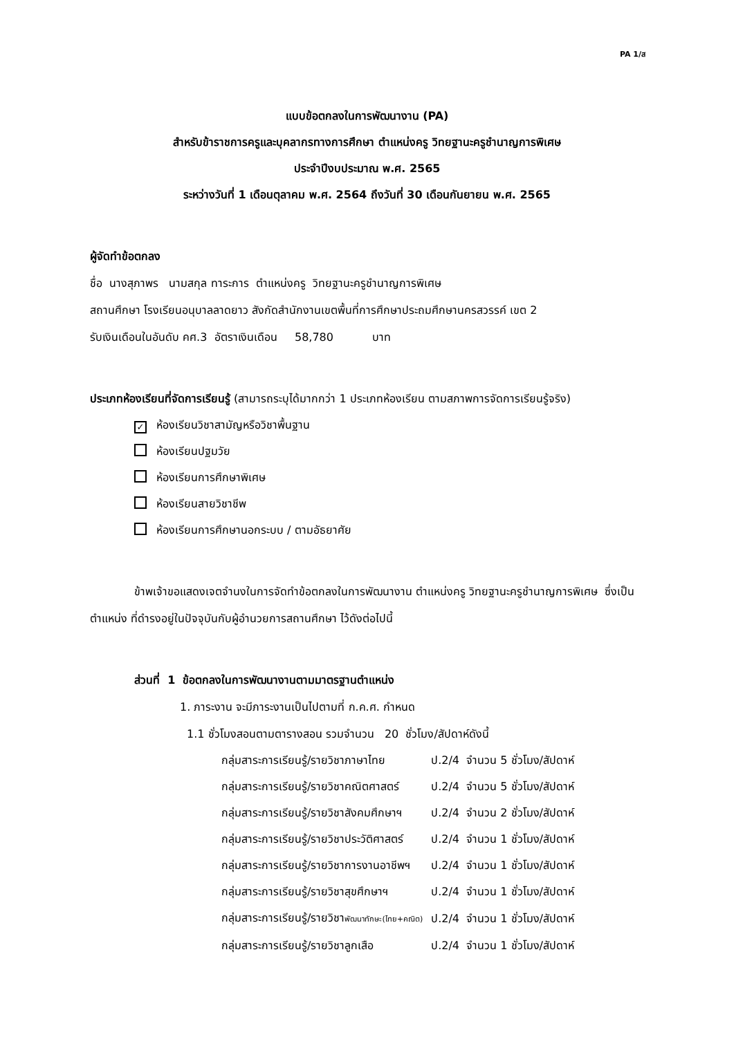PA 1/ส
แบบข้อตกลงในการพัฒนางาน (PA)
สำหรับข้าราชการครูและบุคลากรทางการศึกษา ตำแหน่งครู วิทยฐานะครูชำนาญการพิเศษ
ประจำปีงบประมาณ พ.ศ. 2565
ระหว่างวันที่ 1 เดือนตุลาคม พ.ศ. 2564 ถึงวันที่ 30 เดือนกันยายน พ.ศ. 2565
ผู้จัดทำข้อตกลง
ชื่อ นางสุภาพร นามสกุล ทาระการ ตำแหน่งครู วิทยฐานะครูชำนาญการพิเศษ
สถานศึกษา โรงเรียนอนุบาลลาดยาว สังกัดสำนักงานเขตพื้นที่การศึกษาประถมศึกษานครสวรรค์ เขต 2
รับเงินเดือนในอันดับ คศ.3 อัตราเงินเดือน 58,780 บาท
ประเภทห้องเรียนที่จัดการเรียนรู้ (สามารถระบุได้มากกว่า 1 ประเภทห้องเรียน ตามสภาพการจัดการเรียนรู้จริง)
✓ ห้องเรียนวิชาสามัญหรือวิชาพื้นฐาน
ห้องเรียนปฐมวัย
ห้องเรียนการศึกษาพิเศษ
ห้องเรียนสายวิชาชีพ
ห้องเรียนการศึกษานอกระบบ / ตามอัธยาศัย
ข้าพเจ้าขอแสดงเจตจำนงในการจัดทำข้อตกลงในการพัฒนางาน ตำแหน่งครู วิทยฐานะครูชำนาญการพิเศษ ซึ่งเป็นตำแหน่ง ที่ดำรงอยู่ในปัจจุบันกับผู้อำนวยการสถานศึกษา ไว้ดังต่อไปนี้
ส่วนที่ 1 ข้อตกลงในการพัฒนางานตามมาตรฐานตำแหน่ง
1. ภาระงาน จะมีภาระงานเป็นไปตามที่ ก.ค.ศ. กำหนด
1.1 ชั่วโมงสอนตามตารางสอน รวมจำนวน 20 ชั่วโมง/สัปดาห์ดังนี้
| กลุ่มสาระการเรียนรู้/รายวิชาภาษาไทย | ป.2/4 จำนวน 5 ชั่วโมง/สัปดาห์ |
| กลุ่มสาระการเรียนรู้/รายวิชาคณิตศาสตร์ | ป.2/4 จำนวน 5 ชั่วโมง/สัปดาห์ |
| กลุ่มสาระการเรียนรู้/รายวิชาสังคมศึกษาฯ | ป.2/4 จำนวน 2 ชั่วโมง/สัปดาห์ |
| กลุ่มสาระการเรียนรู้/รายวิชาประวัติศาสตร์ | ป.2/4 จำนวน 1 ชั่วโมง/สัปดาห์ |
| กลุ่มสาระการเรียนรู้/รายวิชาการงานอาชีพฯ | ป.2/4 จำนวน 1 ชั่วโมง/สัปดาห์ |
| กลุ่มสาระการเรียนรู้/รายวิชาสุขศึกษาฯ | ป.2/4 จำนวน 1 ชั่วโมง/สัปดาห์ |
| กลุ่มสาระการเรียนรู้/รายวิชา พัฒนาทักษะ(ไทย+คณิต) | ป.2/4 จำนวน 1 ชั่วโมง/สัปดาห์ |
| กลุ่มสาระการเรียนรู้/รายวิชาลูกเสือ | ป.2/4 จำนวน 1 ชั่วโมง/สัปดาห์ |